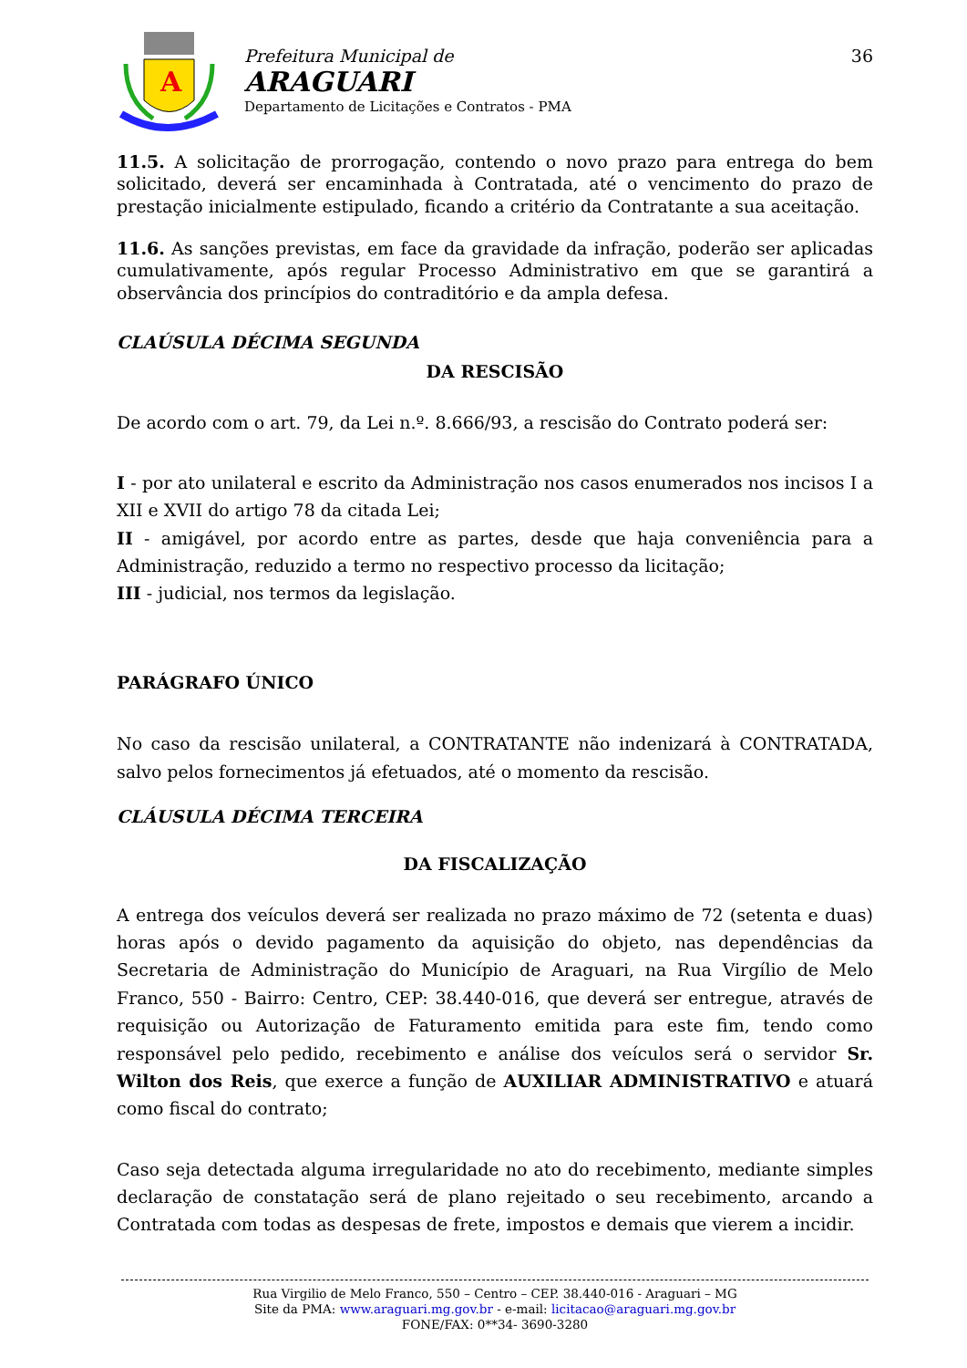A
Prefeitura Municipal de
ARAGUARI
Departamento de Licitações e Contratos - PMA
36
11.5. A solicitação de prorrogação, contendo o novo prazo para entrega do bem solicitado, deverá ser encaminhada à Contratada, até o vencimento do prazo de prestação inicialmente estipulado, ficando a critério da Contratante a sua aceitação.
11.6. As sanções previstas, em face da gravidade da infração, poderão ser aplicadas cumulativamente, após regular Processo Administrativo em que se garantirá a observância dos princípios do contraditório e da ampla defesa.
CLAÚSULA DÉCIMA SEGUNDA
DA RESCISÃO
De acordo com o art. 79, da Lei n.º. 8.666/93, a rescisão do Contrato poderá ser:
I - por ato unilateral e escrito da Administração nos casos enumerados nos incisos I a XII e XVII do artigo 78 da citada Lei;
II - amigável, por acordo entre as partes, desde que haja conveniência para a Administração, reduzido a termo no respectivo processo da licitação;
III - judicial, nos termos da legislação.
PARÁGRAFO ÚNICO
No caso da rescisão unilateral, a CONTRATANTE não indenizará à CONTRATADA, salvo pelos fornecimentos já efetuados, até o momento da rescisão.
CLÁUSULA DÉCIMA TERCEIRA
DA FISCALIZAÇÃO
A entrega dos veículos deverá ser realizada no prazo máximo de 72 (setenta e duas) horas após o devido pagamento da aquisição do objeto, nas dependências da Secretaria de Administração do Município de Araguari, na Rua Virgílio de Melo Franco, 550 - Bairro: Centro, CEP: 38.440-016, que deverá ser entregue, através de requisição ou Autorização de Faturamento emitida para este fim, tendo como responsável pelo pedido, recebimento e análise dos veículos será o servidor Sr. Wilton dos Reis, que exerce a função de AUXILIAR ADMINISTRATIVO e atuará como fiscal do contrato;
Caso seja detectada alguma irregularidade no ato do recebimento, mediante simples declaração de constatação será de plano rejeitado o seu recebimento, arcando a Contratada com todas as despesas de frete, impostos e demais que vierem a incidir.
Rua Virgilio de Melo Franco, 550 – Centro – CEP. 38.440-016 - Araguari – MG
Site da PMA: www.araguari.mg.gov.br - e-mail: licitacao@araguari.mg.gov.br
FONE/FAX: 0**34- 3690-3280